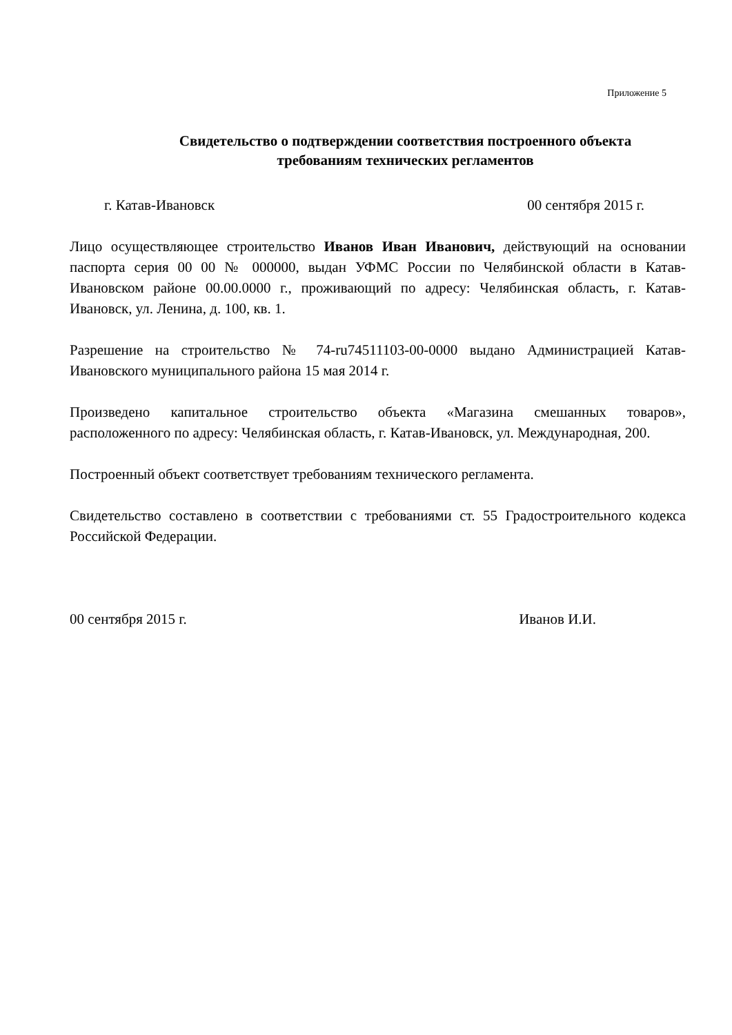Приложение 5
Свидетельство о подтверждении соответствия построенного объекта
требованиям технических регламентов
г. Катав-Ивановск 00 сентября 2015 г.
Лицо осуществляющее строительство Иванов Иван Иванович, действующий на основании паспорта серия 00 00 № 000000, выдан УФМС России по Челябинской области в Катав-Ивановском районе 00.00.0000 г., проживающий по адресу: Челябинская область, г. Катав-Ивановск, ул. Ленина, д. 100, кв. 1.
Разрешение на строительство № 74-ru74511103-00-0000 выдано Администрацией Катав-Ивановского муниципального района 15 мая 2014 г.
Произведено капитальное строительство объекта «Магазина смешанных товаров», расположенного по адресу: Челябинская область, г. Катав-Ивановск, ул. Международная, 200.
Построенный объект соответствует требованиям технического регламента.
Свидетельство составлено в соответствии с требованиями ст. 55 Градостроительного кодекса Российской Федерации.
00 сентября 2015 г. Иванов И.И.